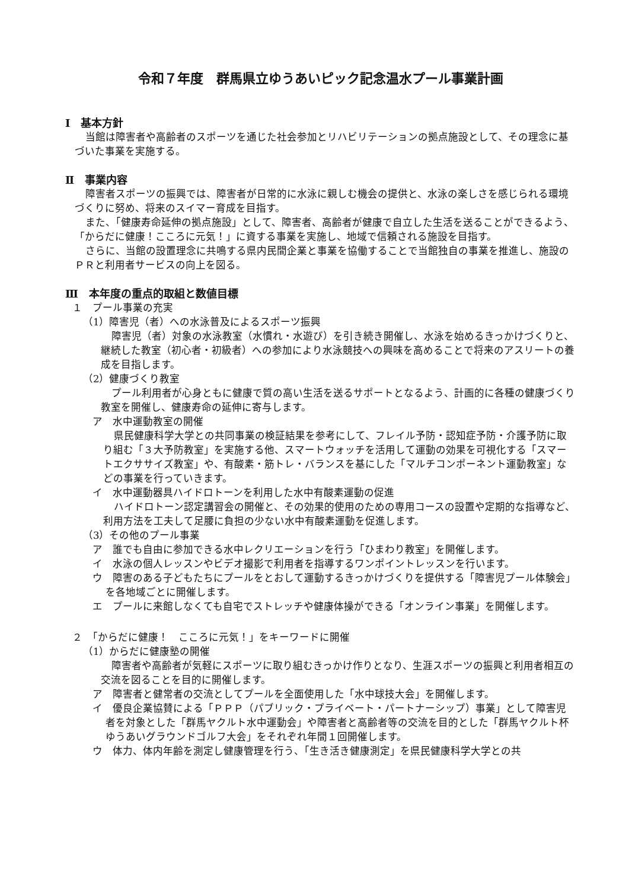令和７年度　群馬県立ゆうあいピック記念温水プール事業計画
Ⅰ　基本方針
当館は障害者や高齢者のスポーツを通じた社会参加とリハビリテーションの拠点施設として、その理念に基づいた事業を実施する。
Ⅱ　事業内容
障害者スポーツの振興では、障害者が日常的に水泳に親しむ機会の提供と、水泳の楽しさを感じられる環境づくりに努め、将来のスイマー育成を目指す。
また、「健康寿命延伸の拠点施設」として、障害者、高齢者が健康で自立した生活を送ることができるよう、「からだに健康！こころに元気！」に資する事業を実施し、地域で信頼される施設を目指す。
さらに、当館の設置理念に共鳴する県内民間企業と事業を協働することで当館独自の事業を推進し、施設のＰＲと利用者サービスの向上を図る。
Ⅲ　本年度の重点的取組と数値目標
１　プール事業の充実
（1）障害児（者）への水泳普及によるスポーツ振興
障害児（者）対象の水泳教室（水慣れ・水遊び）を引き続き開催し、水泳を始めるきっかけづくりと、継続した教室（初心者・初級者）への参加により水泳競技への興味を高めることで将来のアスリートの養成を目指します。
（2）健康づくり教室
プール利用者が心身ともに健康で質の高い生活を送るサポートとなるよう、計画的に各種の健康づくり教室を開催し、健康寿命の延伸に寄与します。
ア　水中運動教室の開催
県民健康科学大学との共同事業の検証結果を参考にして、フレイル予防・認知症予防・介護予防に取り組む「３大予防教室」を実施する他、スマートウォッチを活用して運動の効果を可視化する「スマートエクササイズ教室」や、有酸素・筋トレ・バランスを基にした「マルチコンポーネント運動教室」などの事業を行っていきます。
イ　水中運動器具ハイドロトーンを利用した水中有酸素運動の促進
ハイドロトーン認定講習会の開催と、その効果的使用のための専用コースの設置や定期的な指導など、利用方法を工夫して足腰に負担の少ない水中有酸素運動を促進します。
（3）その他のプール事業
ア　誰でも自由に参加できる水中レクリエーションを行う「ひまわり教室」を開催します。
イ　水泳の個人レッスンやビデオ撮影で利用者を指導するワンポイントレッスンを行います。
ウ　障害のある子どもたちにプールをとおして運動するきっかけづくりを提供する「障害児プール体験会」を各地域ごとに開催します。
エ　プールに来館しなくても自宅でストレッチや健康体操ができる「オンライン事業」を開催します。
２　「からだに健康！　こころに元気！」をキーワードに開催
（1）からだに健康塾の開催
障害者や高齢者が気軽にスポーツに取り組むきっかけ作りとなり、生涯スポーツの振興と利用者相互の交流を図ることを目的に開催します。
ア　障害者と健常者の交流としてプールを全面使用した「水中球技大会」を開催します。
イ　優良企業協賛による「ＰＰＰ（パブリック・プライベート・パートナーシップ）事業」として障害児者を対象とした「群馬ヤクルト水中運動会」や障害者と高齢者等の交流を目的とした「群馬ヤクルト杯ゆうあいグラウンドゴルフ大会」をそれぞれ年間１回開催します。
ウ　体力、体内年齢を測定し健康管理を行う、「生き活き健康測定」を県民健康科学大学との共